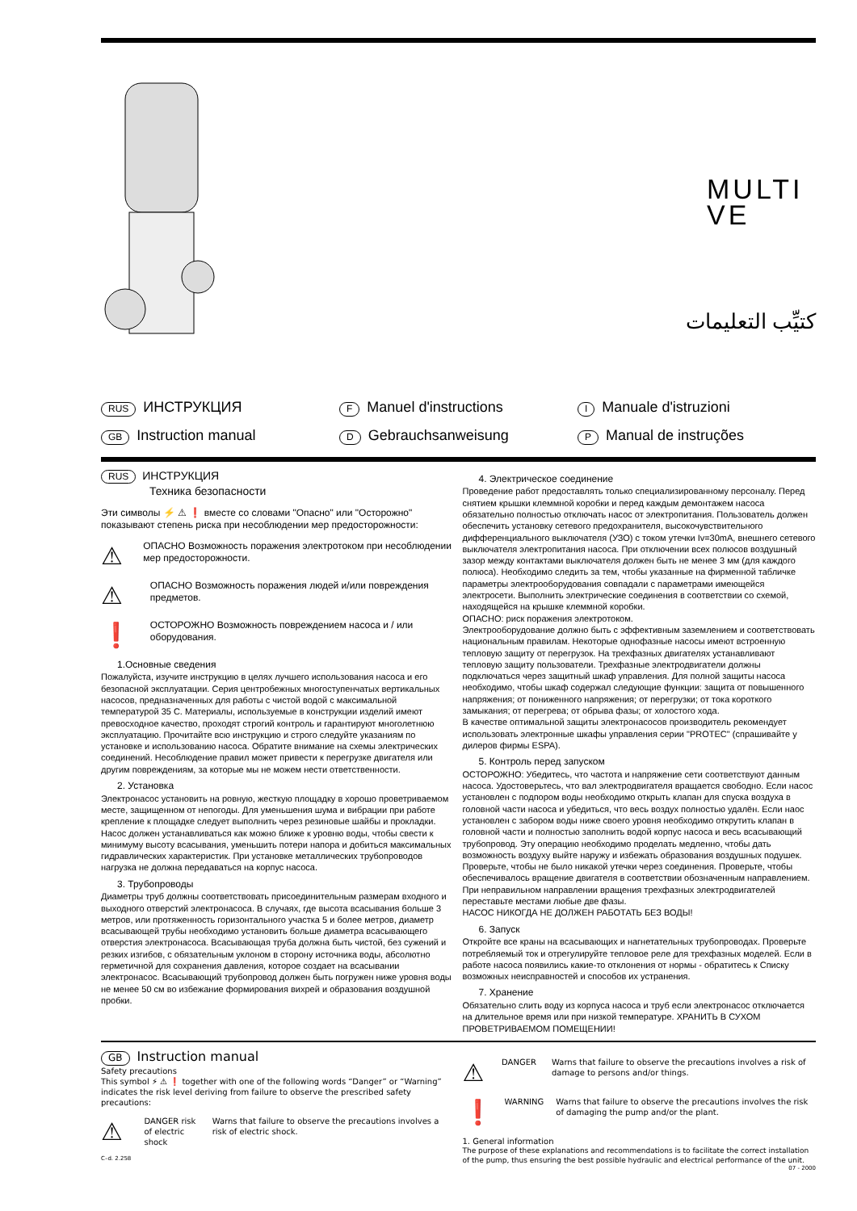MULTI
VE
كتيِّب التعليمات
RUS ИНСТРУКЦИЯ
F Manuel d'instructions
I Manuale d'istruzioni
GB Instruction manual
D Gebrauchsanweisung
P Manual de instruções
RUS ИНСТРУКЦИЯ
Техника безопасности
Эти символы ⚡ ⚠ ❗ вместе со словами "Опасно" или "Осторожно" показывают степень риска при несоблюдении мер предосторожности:
⚠
ОПАСНО Возможность поражения электротоком при несоблюдении мер предосторожности.
⚠
ОПАСНО Возможность поражения людей и/или повреждения предметов.
❗
ОСТОРОЖНО Возможность повреждением насоса и / или оборудования.
1.Основные сведения
Пожалуйста, изучите инструкцию в целях лучшего использования насоса и его безопасной эксплуатации. Серия центробежных многоступенчатых вертикальных насосов, предназначенных для работы с чистой водой с максимальной температурой 35 С. Материалы, используемые в конструкции изделий имеют превосходное качество, проходят строгий контроль и гарантируют многолетнюю эксплуатацию. Прочитайте всю инструкцию и строго следуйте указаниям по установке и использованию насоса. Обратите внимание на схемы электрических соединений. Несоблюдение правил может привести к перегрузке двигателя или другим повреждениям, за которые мы не можем нести ответственности.
2. Установка
Электронасос установить на ровную, жесткую площадку в хорошо проветриваемом месте, защищенном от непогоды. Для уменьшения шума и вибрации при работе крепление к площадке следует выполнить через резиновые шайбы и прокладки. Насос должен устанавливаться как можно ближе к уровню воды, чтобы свести к минимуму высоту всасывания, уменьшить потери напора и добиться максимальных гидравлических характеристик. При установке металлических трубопроводов нагрузка не должна передаваться на корпус насоса.
3. Трубопроводы
Диаметры труб должны соответствовать присоединительным размерам входного и выходного отверстий электронасоса. В случаях, где высота всасывания больше 3 метров, или протяженность горизонтального участка 5 и более метров, диаметр всасывающей трубы необходимо установить больше диаметра всасывающего отверстия электронасоса. Всасывающая труба должна быть чистой, без сужений и резких изгибов, с обязательным уклоном в сторону источника воды, абсолютно герметичной для сохранения давления, которое создает на всасывании электронасос. Всасывающий трубопровод должен быть погружен ниже уровня воды не менее 50 см во избежание формирования вихрей и образования воздушной пробки.
4. Электрическое соединение
Проведение работ предоставлять только специализированному персоналу. Перед снятием крышки клеммной коробки и перед каждым демонтажем насоса обязательно полностью отключать насос от электропитания. Пользователь должен обеспечить установку сетевого предохранителя, высокочувствительного дифференциального выключателя (УЗО) с током утечки Iv=30mA, внешнего сетевого выключателя электропитания насоса. При отключении всех полюсов воздушный зазор между контактами выключателя должен быть не менее 3 мм (для каждого полюса). Необходимо следить за тем, чтобы указанные на фирменной табличке параметры электрооборудования совпадали с параметрами имеющейся электросети. Выполнить электрические соединения в соответствии со схемой, находящейся на крышке клеммной коробки.
ОПАСНО: риск поражения электротоком.
Электрооборудование должно быть с эффективным заземлением и соответствовать национальным правилам. Некоторые однофазные насосы имеют встроенную тепловую защиту от перегрузок. На трехфазных двигателях устанавливают тепловую защиту пользователи. Трехфазные электродвигатели должны подключаться через защитный шкаф управления. Для полной защиты насоса необходимо, чтобы шкаф содержал следующие функции: защита от повышенного напряжения; от пониженного напряжения; от перегрузки; от тока короткого замыкания; от перегрева; от обрыва фазы; от холостого хода.
В качестве оптимальной защиты электронасосов производитель рекомендует использовать электронные шкафы управления серии "PROTEC" (спрашивайте у дилеров фирмы ESPA).
5. Контроль перед запуском
ОСТОРОЖНО: Убедитесь, что частота и напряжение сети соответствуют данным насоса. Удостоверьтесь, что вал электродвигателя вращается свободно. Если насос установлен с подпором воды необходимо открыть клапан для спуска воздуха в головной части насоса и убедиться, что весь воздух полностью удалён. Если наос установлен с забором воды ниже своего уровня необходимо открутить клапан в головной части и полностью заполнить водой корпус насоса и весь всасывающий трубопровод. Эту операцию необходимо проделать медленно, чтобы дать возможность воздуху выйте наружу и избежать образования воздушных подушек. Проверьте, чтобы не было никакой утечки через соединения. Проверьте, чтобы обеспечивалось вращение двигателя в соответствии обозначенным направлением. При неправильном направлении вращения трехфазных электродвигателей переставьте местами любые две фазы.
НАСОС НИКОГДА НЕ ДОЛЖЕН РАБОТАТЬ БЕЗ ВОДЫ!
6. Запуск
Откройте все краны на всасывающих и нагнетательных трубопроводах. Проверьте потребляемый ток и отрегулируйте тепловое реле для трехфазных моделей. Если в работе насоса появились какие-то отклонения от нормы - обратитесь к Списку возможных неисправностей и способов их устранения.
7. Хранение
Обязательно слить воду из корпуса насоса и труб если электронасос отключается на длительное время или при низкой температуре. ХРАНИТЬ В СУХОМ ПРОВЕТРИВАЕМОМ ПОМЕЩЕНИИ!
GB Instruction manual
Safety precautions
This symbol ⚡ ⚠ ❗ together with one of the following words “Danger” or “Warning” indicates the risk level deriving from failure to observe the prescribed safety precautions:
⚠
DANGER risk of electric shock
Warns that failure to observe the precautions involves a risk of electric shock.
C–d. 2.258
⚠
DANGER Warns that failure to observe the precautions involves a risk of damage to persons and/or things.
❗
WARNING Warns that failure to observe the precautions involves the risk of damaging the pump and/or the plant.
1. General information
The purpose of these explanations and recommendations is to facilitate the correct installation of the pump, thus ensuring the best possible hydraulic and electrical performance of the unit.
07 - 2000